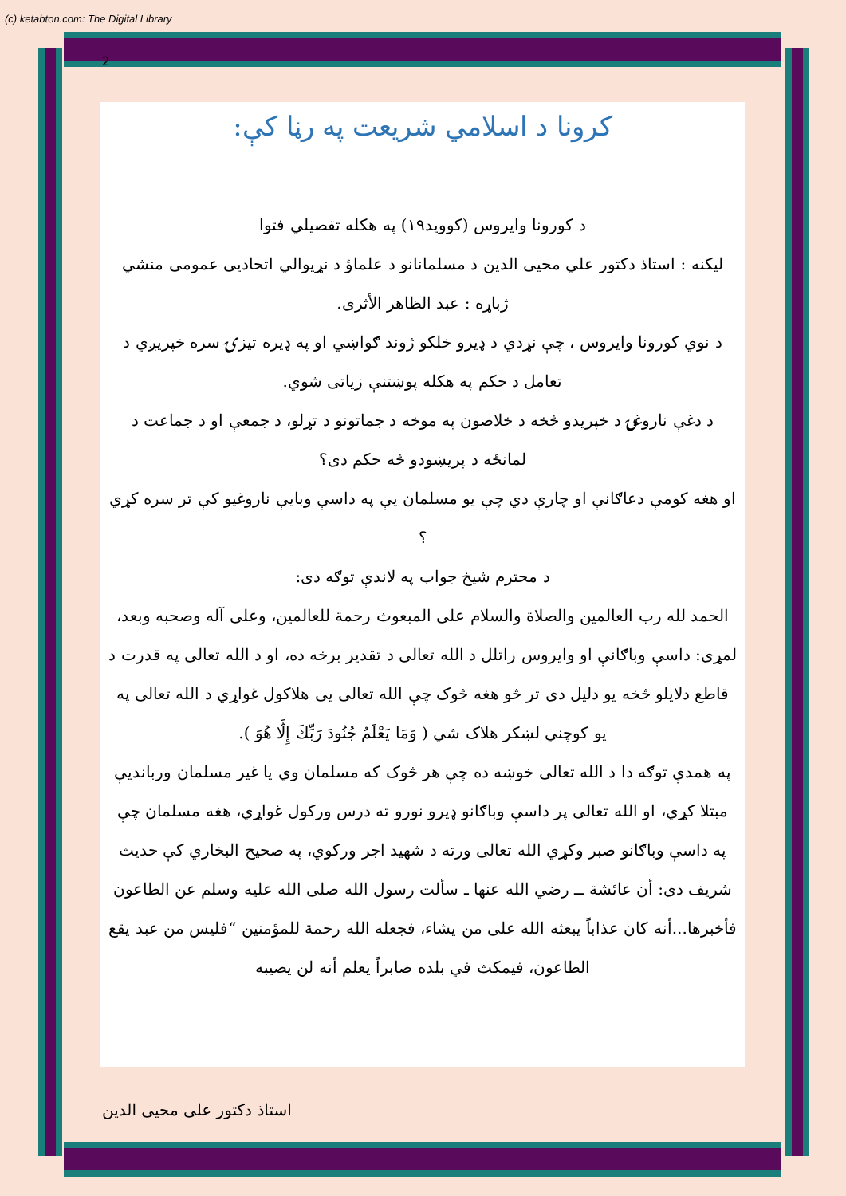(c) ketabton.com: The Digital Library
2
کرونا د اسلامي شریعت په رڼا کې:
د کورونا وایروس (کووید١٩) په هکله تفصیلي فتوا
لیکنه : استاذ دکتور علي محیی الدین د مسلمانانو د علماؤ د نړیوالي اتحادیی عمومی منشي
ژباړه : عبد الظاهر الأثری.
د نوي کورونا وایروس ، چې نړدي د ډیرو خلکو ژوند ګواښي او په ډیره تیزۍ سره خپریږي د تعامل د حکم په هکله پوښتنې زیاتی شوي.
د دغې ناروغۍ د خپریدو څخه د خلاصون په موخه د جماتونو د تړلو، د جمعې او د جماعت د لمانځه د پریښودو څه حکم دی؟
او هغه کومې دعاګانې او چارې دي چې یو مسلمان یې په داسې وبایې ناروغیو کې تر سره کړي ؟
د محترم شیخ جواب په لاندې توګه دی:
الحمد لله رب العالمين والصلاة والسلام على المبعوث رحمة للعالمين، وعلى آله وصحبه وبعد،
لمړی: داسې وباګانې او وایروس راتلل د الله تعالی د تقدیر برخه ده، او د الله تعالی په قدرت د قاطع دلایلو څخه یو دلیل دی تر څو هغه څوک چې الله تعالی یی هلاکول غواړي د الله تعالی په یو کوچني لښکر هلاک شي ( وَمَا يَعْلَمُ جُنُودَ رَبِّكَ إِلَّا هُوَ ).
په همدې توګه دا د الله تعالی خوښه ده چې هر څوک که مسلمان وي یا غیر مسلمان وربانديې مبتلا کړي، او الله تعالی پر داسې وباګانو ډیرو نورو ته درس ورکول غواړي، هغه مسلمان چې په داسې وباګانو صبر وکړي الله تعالی ورته د شهید اجر ورکوي، په صحیح البخاري کې حدیث شریف دی: أن عائشة ــ رضي الله عنها ـ سألت رسول الله صلى الله عليه وسلم عن الطاعون فأخبرها...أنه كان عذاباً يبعثه الله على من يشاء، فجعله الله رحمة للمؤمنين “فليس من عبد يقع الطاعون، فيمكث في بلده صابراً يعلم أنه لن يصيبه
استاذ دکتور علی محیی الدین